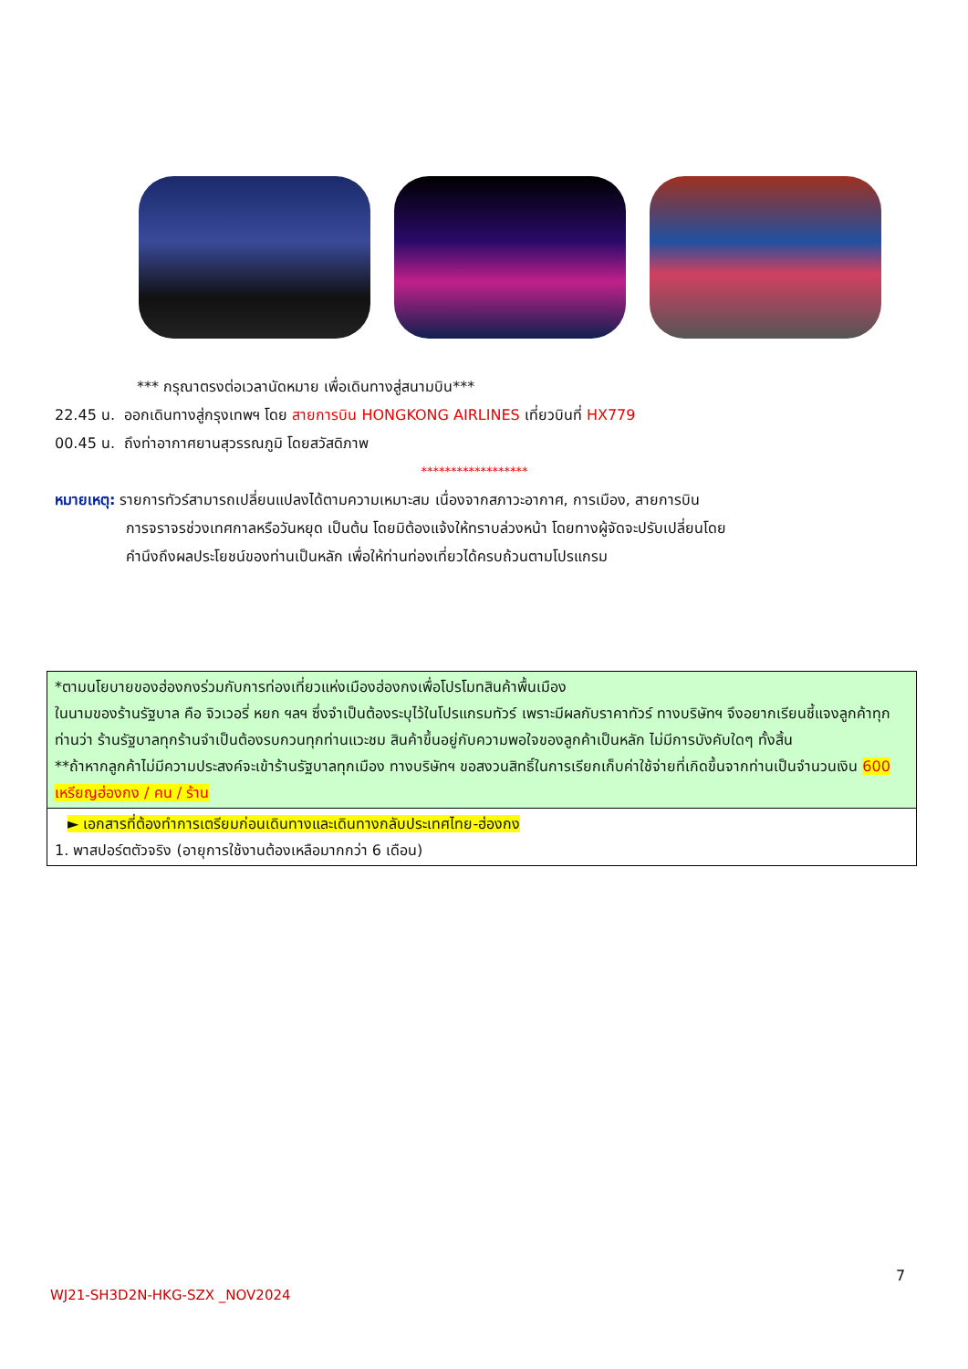*** กรุณาตรงต่อเวลานัดหมาย เพื่อเดินทางสู่สนามบิน***
22.45 น. ออกเดินทางสู่กรุงเทพฯ โดย สายการบิน HONGKONG AIRLINES เที่ยวบินที่ HX779
00.45 น. ถึงท่าอากาศยานสุวรรณภูมิ โดยสวัสดิภาพ
******************
หมายเหตุ: รายการทัวร์สามารถเปลี่ยนแปลงได้ตามความเหมาะสม เนื่องจากสภาวะอากาศ, การเมือง, สายการบิน
การจราจรช่วงเทศกาลหรือวันหยุด เป็นต้น โดยมิต้องแจ้งให้ทราบล่วงหน้า โดยทางผู้จัดจะปรับเปลี่ยนโดย
คำนึงถึงผลประโยชน์ของท่านเป็นหลัก เพื่อให้ท่านท่องเที่ยวได้ครบถ้วนตามโปรแกรม
| *ตามนโยบายของฮ่องกงร่วมกับการท่องเที่ยวแห่งเมืองฮ่องกงเพื่อโปรโมทสินค้าพื้นเมือง ในนามของร้านรัฐบาล คือ จิวเวอรี่ หยก ฯลฯ ซึ่งจำเป็นต้องระบุไว้ในโปรแกรมทัวร์ เพราะมีผลกับราคาทัวร์ ทางบริษัทฯ จึงอยากเรียนชี้แจงลูกค้าทุกท่านว่า ร้านรัฐบาลทุกร้านจำเป็นต้องรบกวนทุกท่านแวะชม สินค้าขึ้นอยู่กับความพอใจของลูกค้าเป็นหลัก ไม่มีการบังคับใดๆ ทั้งสิ้น **ถ้าหากลูกค้าไม่มีความประสงค์จะเข้าร้านรัฐบาลทุกเมือง ทางบริษัทฯ ขอสงวนสิทธิ์ในการเรียกเก็บค่าใช้จ่ายที่เกิดขึ้นจากท่านเป็นจำนวนเงิน 600 เหรียญฮ่องกง / คน / ร้าน |
| ► เอกสารที่ต้องทำการเตรียมก่อนเดินทางและเดินทางกลับประเทศไทย-ฮ่องกง 1. พาสปอร์ตตัวจริง (อายุการใช้งานต้องเหลือมากกว่า 6 เดือน) |
7
WJ21-SH3D2N-HKG-SZX _NOV2024